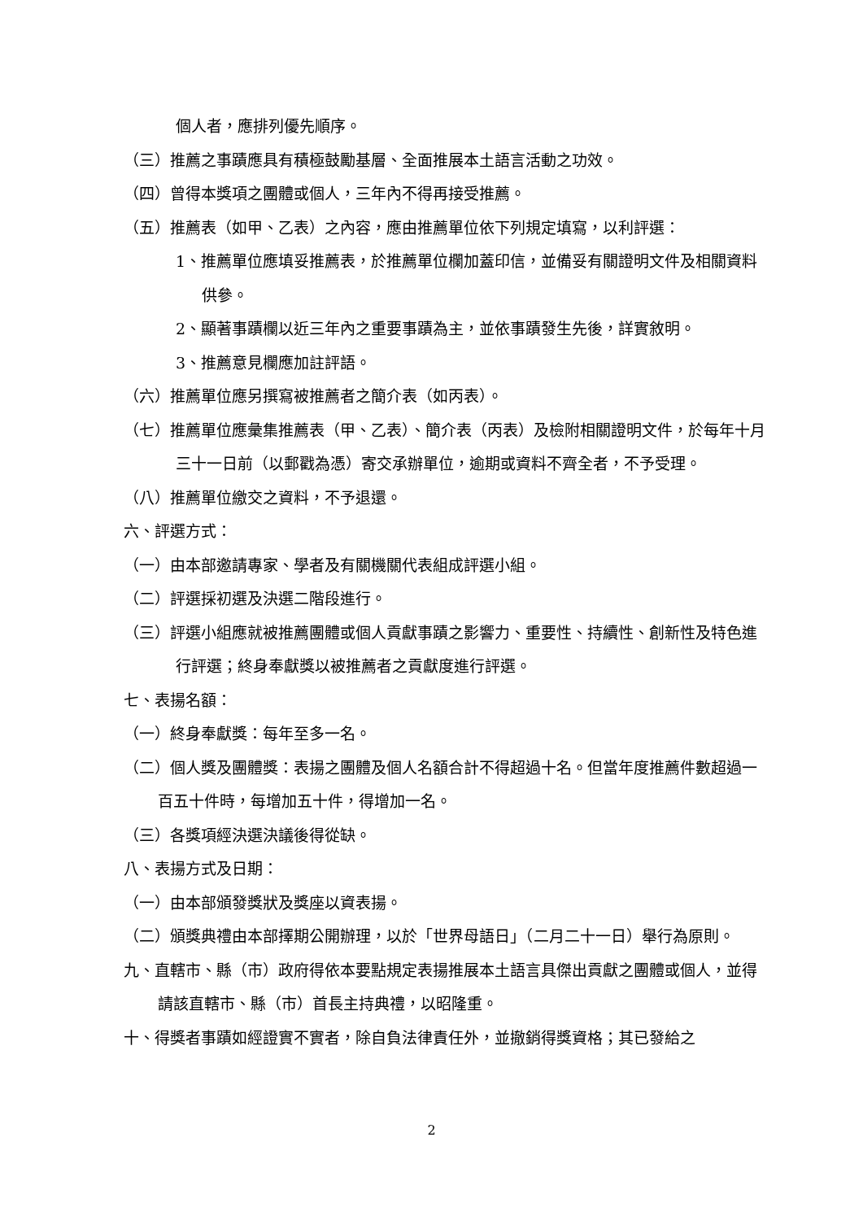個人者，應排列優先順序。
（三）推薦之事蹟應具有積極鼓勵基層、全面推展本土語言活動之功效。
（四）曾得本獎項之團體或個人，三年內不得再接受推薦。
（五）推薦表（如甲、乙表）之內容，應由推薦單位依下列規定填寫，以利評選：
1、推薦單位應填妥推薦表，於推薦單位欄加蓋印信，並備妥有關證明文件及相關資料供參。
2、顯著事蹟欄以近三年內之重要事蹟為主，並依事蹟發生先後，詳實敘明。
3、推薦意見欄應加註評語。
（六）推薦單位應另撰寫被推薦者之簡介表（如丙表）。
（七）推薦單位應彙集推薦表（甲、乙表）、簡介表（丙表）及檢附相關證明文件，於每年十月三十一日前（以郵戳為憑）寄交承辦單位，逾期或資料不齊全者，不予受理。
（八）推薦單位繳交之資料，不予退還。
六、評選方式：
（一）由本部邀請專家、學者及有關機關代表組成評選小組。
（二）評選採初選及決選二階段進行。
（三）評選小組應就被推薦團體或個人貢獻事蹟之影響力、重要性、持續性、創新性及特色進行評選；終身奉獻獎以被推薦者之貢獻度進行評選。
七、表揚名額：
（一）終身奉獻獎：每年至多一名。
（二）個人獎及團體獎：表揚之團體及個人名額合計不得超過十名。但當年度推薦件數超過一百五十件時，每增加五十件，得增加一名。
（三）各獎項經決選決議後得從缺。
八、表揚方式及日期：
（一）由本部頒發獎狀及獎座以資表揚。
（二）頒獎典禮由本部擇期公開辦理，以於「世界母語日」（二月二十一日）舉行為原則。
九、直轄市、縣（市）政府得依本要點規定表揚推展本土語言具傑出貢獻之團體或個人，並得請該直轄市、縣（市）首長主持典禮，以昭隆重。
十、得獎者事蹟如經證實不實者，除自負法律責任外，並撤銷得獎資格；其已發給之
2